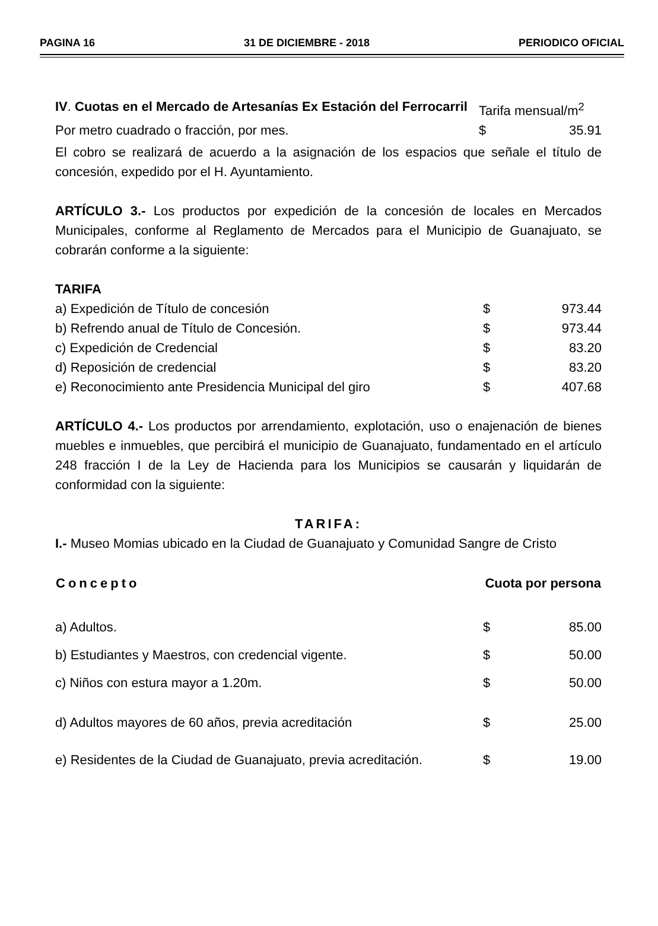PAGINA 16 31 DE DICIEMBRE - 2018 PERIODICO OFICIAL
| IV . Cuotas en el Mercado de Artesanías Ex Estación del Ferrocarril | Tarifa mensual/m<sup>2</sup> | |
| Por metro cuadrado o fracción, por mes. | $ | 35.91 |
El cobro se realizará de acuerdo a la asignación de los espacios que señale el título de concesión, expedido por el H. Ayuntamiento.
ARTÍCULO 3.- Los productos por expedición de la concesión de locales en Mercados Municipales, conforme al Reglamento de Mercados para el Municipio de Guanajuato, se cobrarán conforme a la siguiente:
TARIFA
| a) Expedición de Título de concesión | $ | 973.44 |
| b) Refrendo anual de Título de Concesión. | $ | 973.44 |
| c) Expedición de Credencial | $ | 83.20 |
| d) Reposición de credencial | $ | 83.20 |
| e) Reconocimiento ante Presidencia Municipal del giro | $ | 407.68 |
ARTÍCULO 4.- Los productos por arrendamiento, explotación, uso o enajenación de bienes muebles e inmuebles, que percibirá el municipio de Guanajuato, fundamentado en el artículo 248 fracción I de la Ley de Hacienda para los Municipios se causarán y liquidarán de conformidad con la siguiente:
TARIFA:
I.- Museo Momias ubicado en la Ciudad de Guanajuato y Comunidad Sangre de Cristo
| Concepto | Cuota por persona | |
| --- | --- | --- |
| a) Adultos. | $ | 85.00 |
| b) Estudiantes y Maestros, con credencial vigente. | $ | 50.00 |
| c) Niños con estura mayor a 1.20m. | $ | 50.00 |
| d) Adultos mayores de 60 años, previa acreditación | $ | 25.00 |
| e) Residentes de la Ciudad de Guanajuato, previa acreditación. | $ | 19.00 |